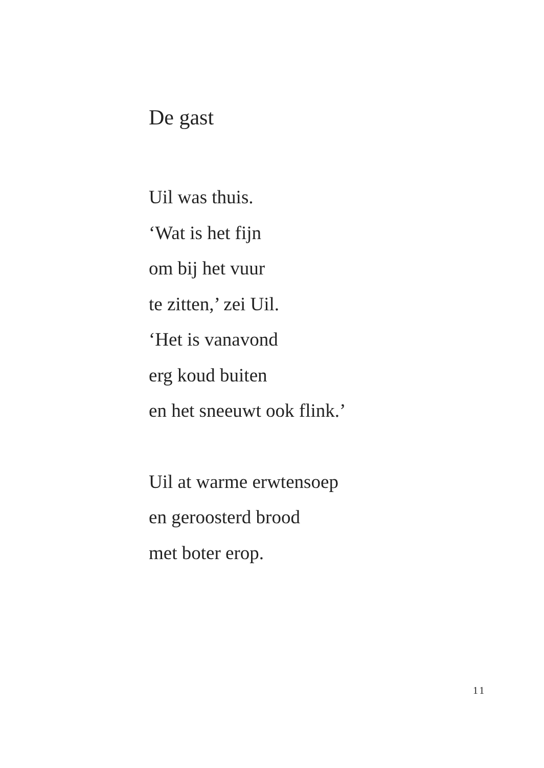De gast
Uil was thuis.
‘Wat is het fijn
om bij het vuur
te zitten,’ zei Uil.
‘Het is vanavond
erg koud buiten
en het sneeuwt ook flink.’
Uil at warme erwtensoep
en geroosterd brood
met boter erop.
11